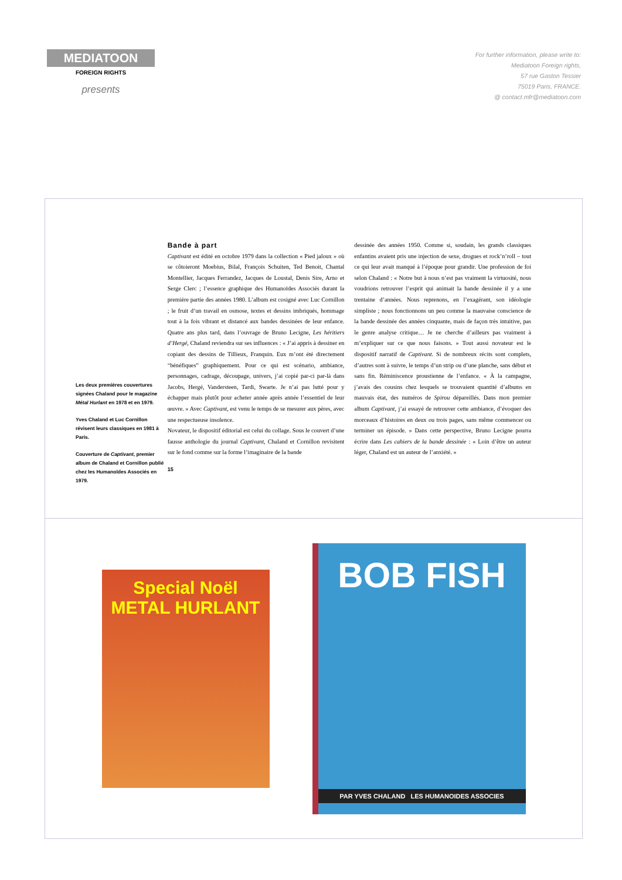MEDIATOON
FOREIGN RIGHTS
presents
For further information, please write to:
Mediatoon Foreign rights,
57 rue Gaston Tessier
75019 Paris, FRANCE.
@ contact.mfr@mediatoon.com
Les deux premières couvertures signées Chaland pour le magazine Métal Hurlant en 1978 et en 1979.
Yves Chaland et Luc Cornillon révisent leurs classiques en 1981 à Paris.
Couverture de Captivant, premier album de Chaland et Cornillon publié chez les Humanoïdes Associés en 1979.
Bande à part
Captivant est édité en octobre 1979 dans la collection « Pied jaloux » où se côtoieront Moebius, Bilal, François Schuiten, Ted Benoit, Chantal Montellier, Jacques Ferrandez, Jacques de Loustal, Denis Sire, Arno et Serge Clerc ; l’essence graphique des Humanoïdes Associés durant la première partie des années 1980. L’album est cosigné avec Luc Cornillon ; le fruit d’un travail en osmose, textes et dessins imbriqués, hommage tout à la fois vibrant et distancé aux bandes dessinées de leur enfance. Quatre ans plus tard, dans l’ouvrage de Bruno Lecigne, Les héritiers d’Hergé, Chaland reviendra sur ses influences : « J’ai appris à dessiner en copiant des dessins de Tillieux, Franquin. Eux m’ont été directement “bénéfiques” graphiquement. Pour ce qui est scénario, ambiance, personnages, cadrage, découpage, univers, j’ai copié par-ci par-là dans Jacobs, Hergé, Vandersteen, Tardi, Swarte. Je n’ai pas lutté pour y échapper mais plutôt pour acheter année après année l’essentiel de leur œuvre. » Avec Captivant, est venu le temps de se mesurer aux pères, avec une respectueuse insolence.
Novateur, le dispositif éditorial est celui du collage. Sous le couvert d’une fausse anthologie du journal Captivant, Chaland et Cornillon revisitent sur le fond comme sur la forme l’imaginaire de la bande
15
dessinée des années 1950. Comme si, soudain, les grands classiques enfantins avaient pris une injection de sexe, drogues et rock’n’roll – tout ce qui leur avait manqué à l’époque pour grandir. Une profession de foi selon Chaland : « Notre but à nous n’est pas vraiment la virtuosité, nous voudrions retrouver l’esprit qui animait la bande dessinée il y a une trentaine d’années. Nous reprenons, en l’exagérant, son idéologie simpliste ; nous fonctionnons un peu comme la mauvaise conscience de la bande dessinée des années cinquante, mais de façon très intuitive, pas le genre analyse critique… Je ne cherche d’ailleurs pas vraiment à m’expliquer sur ce que nous faisons. » Tout aussi novateur est le dispositif narratif de Captivant. Si de nombreux récits sont complets, d’autres sont à suivre, le temps d’un strip ou d’une planche, sans début et sans fin. Réminiscence proustienne de l’enfance. « À la campagne, j’avais des cousins chez lesquels se trouvaient quantité d’albums en mauvais état, des numéros de Spirou dépareillés. Dans mon premier album Captivant, j’ai essayé de retrouver cette ambiance, d’évoquer des morceaux d’histoires en deux ou trois pages, sans même commencer ou terminer un épisode. » Dans cette perspective, Bruno Lecigne pourra écrire dans Les cahiers de la bande dessinée : « Loin d’être un auteur léger, Chaland est un auteur de l’anxiété. »
Special Noël METAL HURLANT
BOB FISH
PAR YVES CHALAND LES HUMANOIDES ASSOCIES